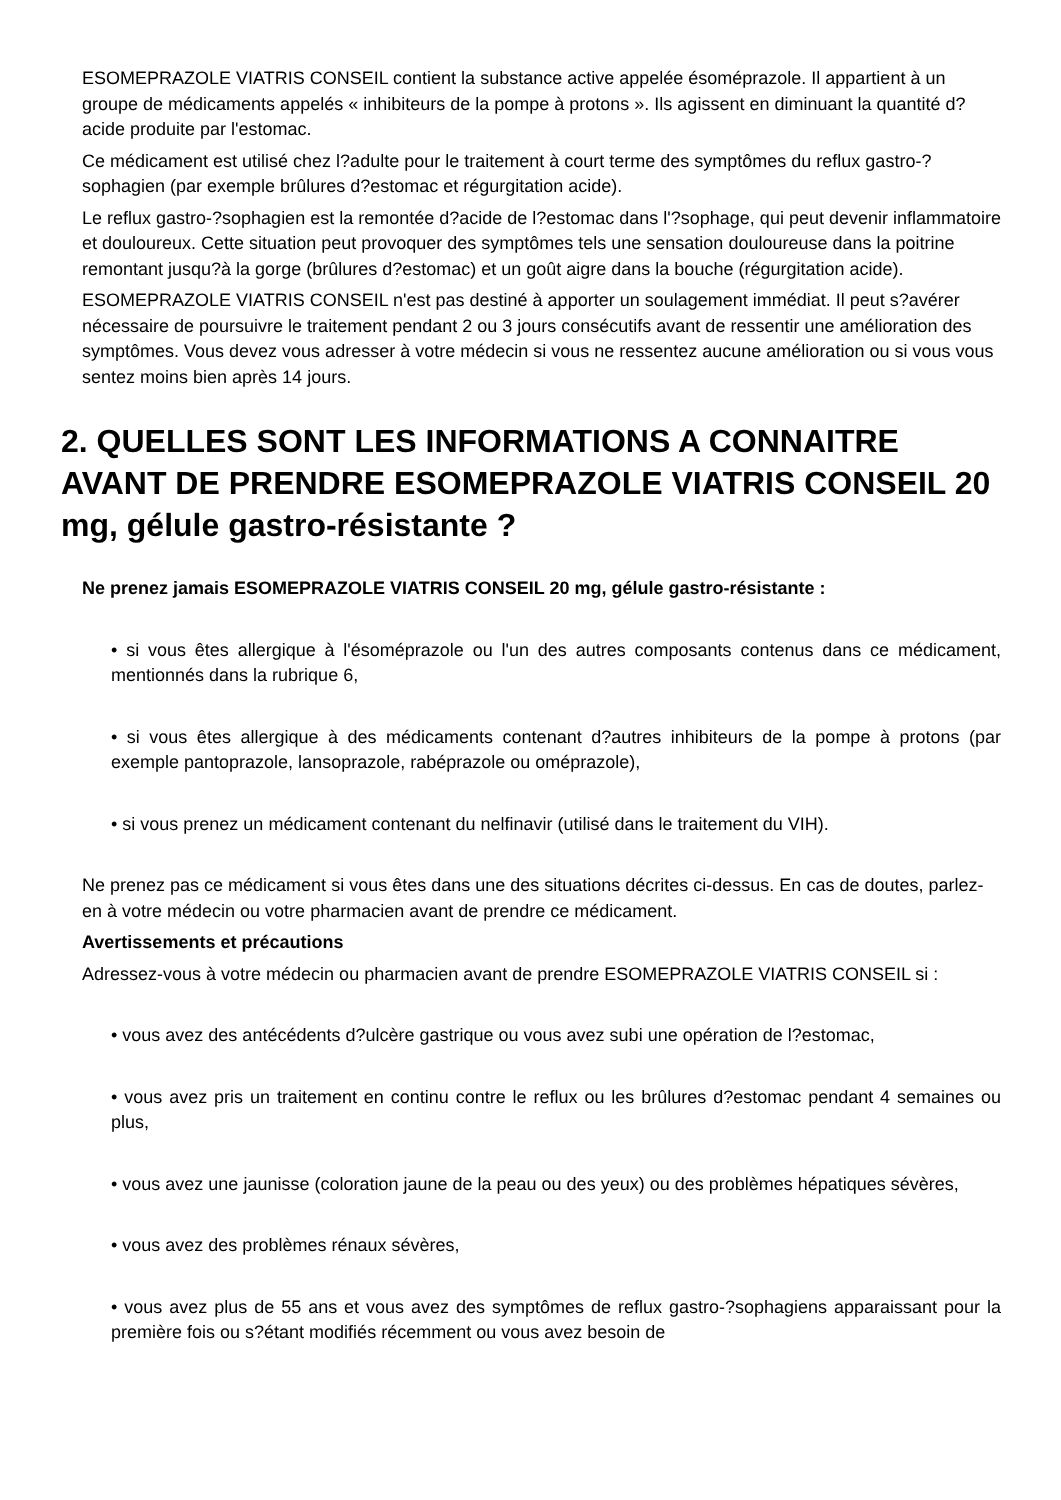ESOMEPRAZOLE VIATRIS CONSEIL contient la substance active appelée ésoméprazole. Il appartient à un groupe de médicaments appelés « inhibiteurs de la pompe à protons ». Ils agissent en diminuant la quantité d?acide produite par l'estomac.
Ce médicament est utilisé chez l?adulte pour le traitement à court terme des symptômes du reflux gastro-?sophagien (par exemple brûlures d?estomac et régurgitation acide).
Le reflux gastro-?sophagien est la remontée d?acide de l?estomac dans l'?sophage, qui peut devenir inflammatoire et douloureux. Cette situation peut provoquer des symptômes tels une sensation douloureuse dans la poitrine remontant jusqu?à la gorge (brûlures d?estomac) et un goût aigre dans la bouche (régurgitation acide).
ESOMEPRAZOLE VIATRIS CONSEIL n'est pas destiné à apporter un soulagement immédiat. Il peut s?avérer nécessaire de poursuivre le traitement pendant 2 ou 3 jours consécutifs avant de ressentir une amélioration des symptômes. Vous devez vous adresser à votre médecin si vous ne ressentez aucune amélioration ou si vous vous sentez moins bien après 14 jours.
2. QUELLES SONT LES INFORMATIONS A CONNAITRE AVANT DE PRENDRE ESOMEPRAZOLE VIATRIS CONSEIL 20 mg, gélule gastro-résistante ?
Ne prenez jamais ESOMEPRAZOLE VIATRIS CONSEIL 20 mg, gélule gastro-résistante :
• si vous êtes allergique à l'ésoméprazole ou l'un des autres composants contenus dans ce médicament, mentionnés dans la rubrique 6,
• si vous êtes allergique à des médicaments contenant d?autres inhibiteurs de la pompe à protons (par exemple pantoprazole, lansoprazole, rabéprazole ou oméprazole),
• si vous prenez un médicament contenant du nelfinavir (utilisé dans le traitement du VIH).
Ne prenez pas ce médicament si vous êtes dans une des situations décrites ci-dessus. En cas de doutes, parlez-en à votre médecin ou votre pharmacien avant de prendre ce médicament.
Avertissements et précautions
Adressez-vous à votre médecin ou pharmacien avant de prendre ESOMEPRAZOLE VIATRIS CONSEIL si :
• vous avez des antécédents d?ulcère gastrique ou vous avez subi une opération de l?estomac,
• vous avez pris un traitement en continu contre le reflux ou les brûlures d?estomac pendant 4 semaines ou plus,
• vous avez une jaunisse (coloration jaune de la peau ou des yeux) ou des problèmes hépatiques sévères,
• vous avez des problèmes rénaux sévères,
• vous avez plus de 55 ans et vous avez des symptômes de reflux gastro-?sophagiens apparaissant pour la première fois ou s?étant modifiés récemment ou vous avez besoin de